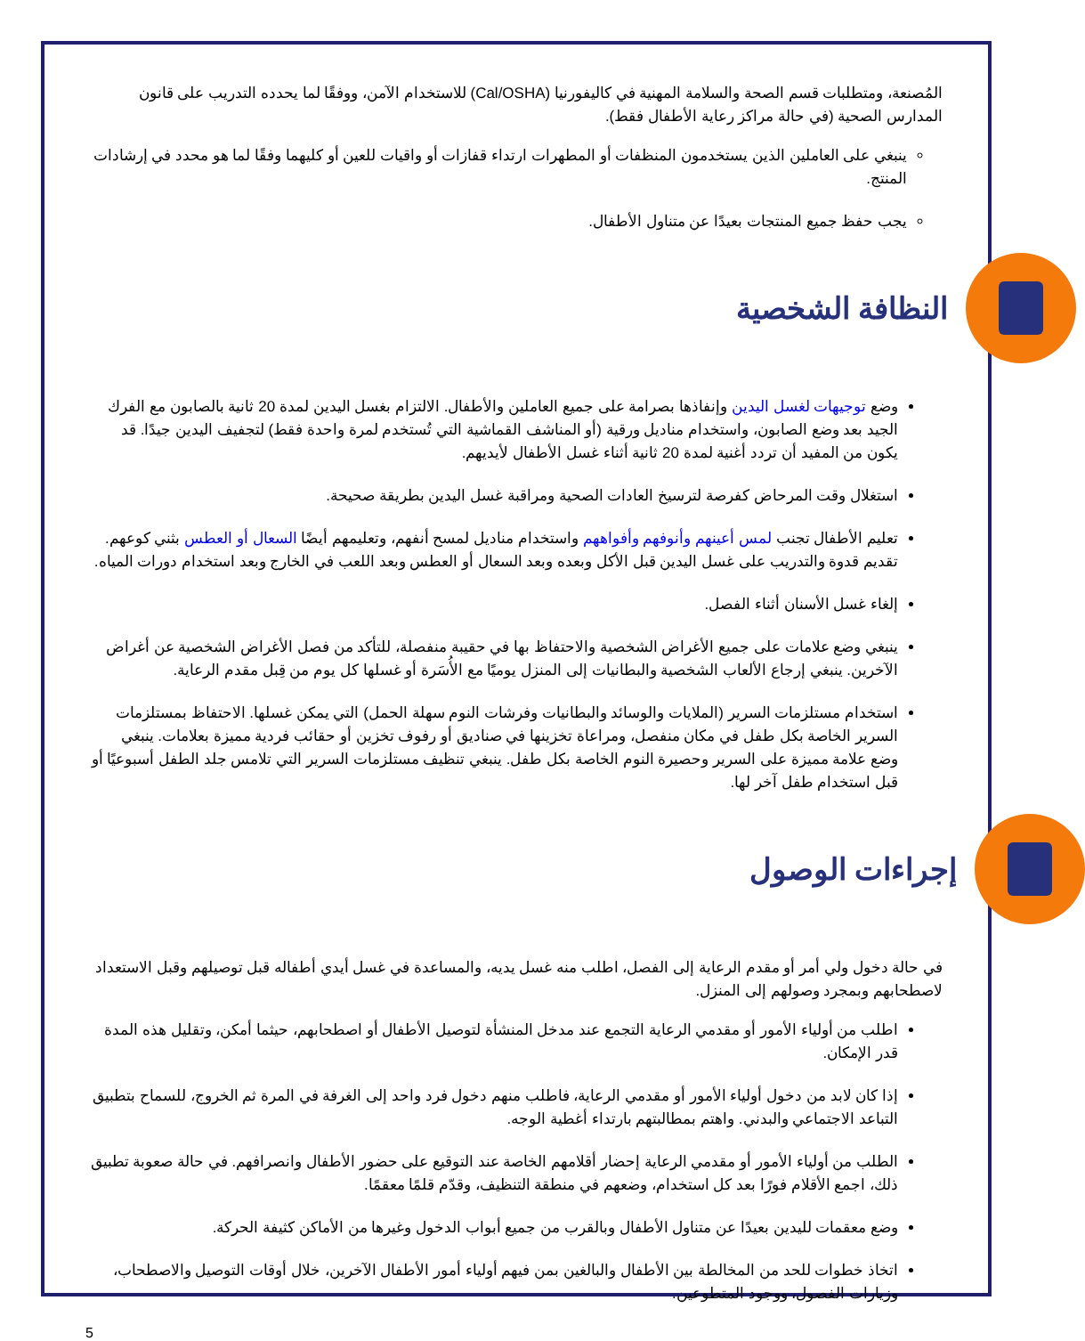المُصنعة، ومتطلبات قسم الصحة والسلامة المهنية في كاليفورنيا (Cal/OSHA) للاستخدام الآمن، ووفقًا لما يحدده التدريب على قانون المدارس الصحية (في حالة مراكز رعاية الأطفال فقط).
ينبغي على العاملين الذين يستخدمون المنظفات أو المطهرات ارتداء قفازات أو واقيات للعين أو كليهما وفقًا لما هو محدد في إرشادات المنتج.
يجب حفظ جميع المنتجات بعيدًا عن متناول الأطفال.
النظافة الشخصية
وضع توجيهات لغسل اليدين وإنفاذها بصرامة على جميع العاملين والأطفال. الالتزام بغسل اليدين لمدة 20 ثانية بالصابون مع الفرك الجيد بعد وضع الصابون، واستخدام مناديل ورقية (أو المناشف القماشية التي تُستخدم لمرة واحدة فقط) لتجفيف اليدين جيدًا. قد يكون من المفيد أن تردد أغنية لمدة 20 ثانية أثناء غسل الأطفال لأيديهم.
استغلال وقت المرحاض كفرصة لترسيخ العادات الصحية ومراقبة غسل اليدين بطريقة صحيحة.
تعليم الأطفال تجنب لمس أعينهم وأنوفهم وأفواههم واستخدام مناديل لمسح أنفهم، وتعليمهم أيضًا السعال أو العطس بثني كوعهم. تقديم قدوة والتدريب على غسل اليدين قبل الأكل وبعده وبعد السعال أو العطس وبعد اللعب في الخارج وبعد استخدام دورات المياه.
إلغاء غسل الأسنان أثناء الفصل.
ينبغي وضع علامات على جميع الأغراض الشخصية والاحتفاظ بها في حقيبة منفصلة، للتأكد من فصل الأغراض الشخصية عن أغراض الآخرين. ينبغي إرجاع الألعاب الشخصية والبطانيات إلى المنزل يوميًا مع الأُسَرة أو غسلها كل يوم من قِبل مقدم الرعاية.
استخدام مستلزمات السرير (الملايات والوسائد والبطانيات وفرشات النوم سهلة الحمل) التي يمكن غسلها. الاحتفاظ بمستلزمات السرير الخاصة بكل طفل في مكان منفصل، ومراعاة تخزينها في صناديق أو رفوف تخزين أو حقائب فردية مميزة بعلامات. ينبغي وضع علامة مميزة على السرير وحصيرة النوم الخاصة بكل طفل. ينبغي تنظيف مستلزمات السرير التي تلامس جلد الطفل أسبوعيًا أو قبل استخدام طفل آخر لها.
إجراءات الوصول
في حالة دخول ولي أمر أو مقدم الرعاية إلى الفصل، اطلب منه غسل يديه، والمساعدة في غسل أيدي أطفاله قبل توصيلهم وقبل الاستعداد لاصطحابهم وبمجرد وصولهم إلى المنزل.
اطلب من أولياء الأمور أو مقدمي الرعاية التجمع عند مدخل المنشأة لتوصيل الأطفال أو اصطحابهم، حيثما أمكن، وتقليل هذه المدة قدر الإمكان.
إذا كان لابد من دخول أولياء الأمور أو مقدمي الرعاية، فاطلب منهم دخول فرد واحد إلى الغرفة في المرة ثم الخروج، للسماح بتطبيق التباعد الاجتماعي والبدني. واهتم بمطالبتهم بارتداء أغطية الوجه.
الطلب من أولياء الأمور أو مقدمي الرعاية إحضار أقلامهم الخاصة عند التوقيع على حضور الأطفال وانصرافهم. في حالة صعوبة تطبيق ذلك، اجمع الأقلام فورًا بعد كل استخدام، وضعهم في منطقة التنظيف، وقدّم قلمًا معقمًا.
وضع معقمات لليدين بعيدًا عن متناول الأطفال وبالقرب من جميع أبواب الدخول وغيرها من الأماكن كثيفة الحركة.
اتخاذ خطوات للحد من المخالطة بين الأطفال والبالغين بمن فيهم أولياء أمور الأطفال الآخرين، خلال أوقات التوصيل والاصطحاب، وزيارات الفصول، ووجود المتطوعين.
5